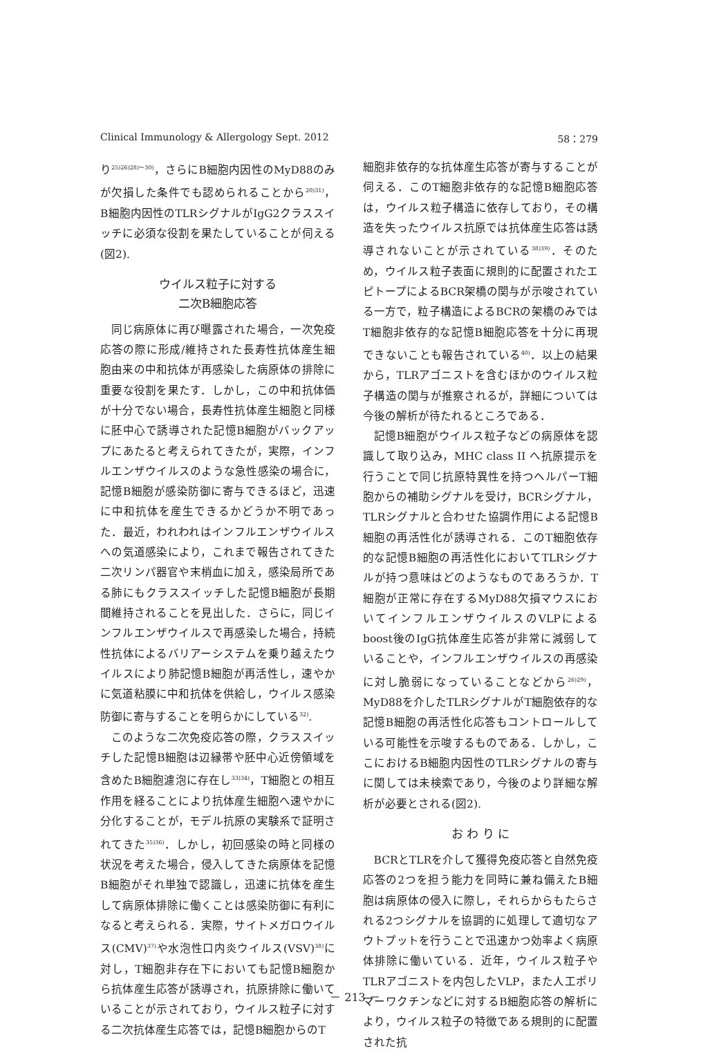Clinical Immunology & Allergology Sept. 2012 58：279
り<sup>25)26)28)～30)</sup>，さらにB細胞内因性のMyD88のみが欠損した条件でも認められることから<sup>20)31)</sup>，B細胞内因性のTLRシグナルがIgG2クラススイッチに必須な役割を果たしていることが伺える(図2).
ウイルス粒子に対する
二次B細胞応答
同じ病原体に再び曝露された場合，一次免疫応答の際に形成/維持された長寿性抗体産生細胞由来の中和抗体が再感染した病原体の排除に重要な役割を果たす．しかし，この中和抗体価が十分でない場合，長寿性抗体産生細胞と同様に胚中心で誘導された記憶B細胞がバックアップにあたると考えられてきたが，実際，インフルエンザウイルスのような急性感染の場合に，記憶B細胞が感染防御に寄与できるほど，迅速に中和抗体を産生できるかどうか不明であった．最近，われわれはインフルエンザウイルスへの気道感染により，これまで報告されてきた二次リンパ器官や末梢血に加え，感染局所である肺にもクラススイッチした記憶B細胞が長期間維持されることを見出した．さらに，同じインフルエンザウイルスで再感染した場合，持続性抗体によるバリアーシステムを乗り越えたウイルスにより肺記憶B細胞が再活性し，速やかに気道粘膜に中和抗体を供給し，ウイルス感染防御に寄与することを明らかにしている<sup>32)</sup>.
このような二次免疫応答の際，クラススイッチした記憶B細胞は辺縁帯や胚中心近傍領域を含めたB細胞濾泡に存在し<sup>33)34)</sup>，T細胞との相互作用を経ることにより抗体産生細胞へ速やかに分化することが，モデル抗原の実験系で証明されてきた<sup>35)36)</sup>．しかし，初回感染の時と同様の状況を考えた場合，侵入してきた病原体を記憶B細胞がそれ単独で認識し，迅速に抗体を産生して病原体排除に働くことは感染防御に有利になると考えられる．実際，サイトメガロウイルス(CMV)<sup>37)</sup>や水泡性口内炎ウイルス(VSV)<sup>38)</sup>に対し，T細胞非存在下においても記憶B細胞から抗体産生応答が誘導され，抗原排除に働いていることが示されており，ウイルス粒子に対する二次抗体産生応答では，記憶B細胞からのT
細胞非依存的な抗体産生応答が寄与することが伺える．このT細胞非依存的な記憶B細胞応答は，ウイルス粒子構造に依存しており，その構造を失ったウイルス抗原では抗体産生応答は誘導されないことが示されている<sup>38)39)</sup>．そのため，ウイルス粒子表面に規則的に配置されたエピトープによるBCR架橋の関与が示唆されている一方で，粒子構造によるBCRの架橋のみではT細胞非依存的な記憶B細胞応答を十分に再現できないことも報告されている<sup>40)</sup>．以上の結果から，TLRアゴニストを含むほかのウイルス粒子構造の関与が推察されるが，詳細については今後の解析が待たれるところである．
記憶B細胞がウイルス粒子などの病原体を認識して取り込み，MHC class II へ抗原提示を行うことで同じ抗原特異性を持つヘルパーT細胞からの補助シグナルを受け，BCRシグナル，TLRシグナルと合わせた協調作用による記憶B細胞の再活性化が誘導される．このT細胞依存的な記憶B細胞の再活性化においてTLRシグナルが持つ意味はどのようなものであろうか．T細胞が正常に存在するMyD88欠損マウスにおいてインフルエンザウイルスのVLPによるboost後のIgG抗体産生応答が非常に減弱していることや，インフルエンザウイルスの再感染に対し脆弱になっていることなどから<sup>26)29)</sup>，MyD88を介したTLRシグナルがT細胞依存的な記憶B細胞の再活性化応答もコントロールしている可能性を示唆するものである．しかし，ここにおけるB細胞内因性のTLRシグナルの寄与に関しては未検索であり，今後のより詳細な解析が必要とされる(図2).
お わ り に
BCRとTLRを介して獲得免疫応答と自然免疫応答の2つを担う能力を同時に兼ね備えたB細胞は病原体の侵入に際し，それらからもたらされる2つシグナルを協調的に処理して適切なアウトプットを行うことで迅速かつ効率よく病原体排除に働いている．近年，ウイルス粒子やTLRアゴニストを内包したVLP，また人工ポリマーワクチンなどに対するB細胞応答の解析により，ウイルス粒子の特徴である規則的に配置された抗
－ 213 －